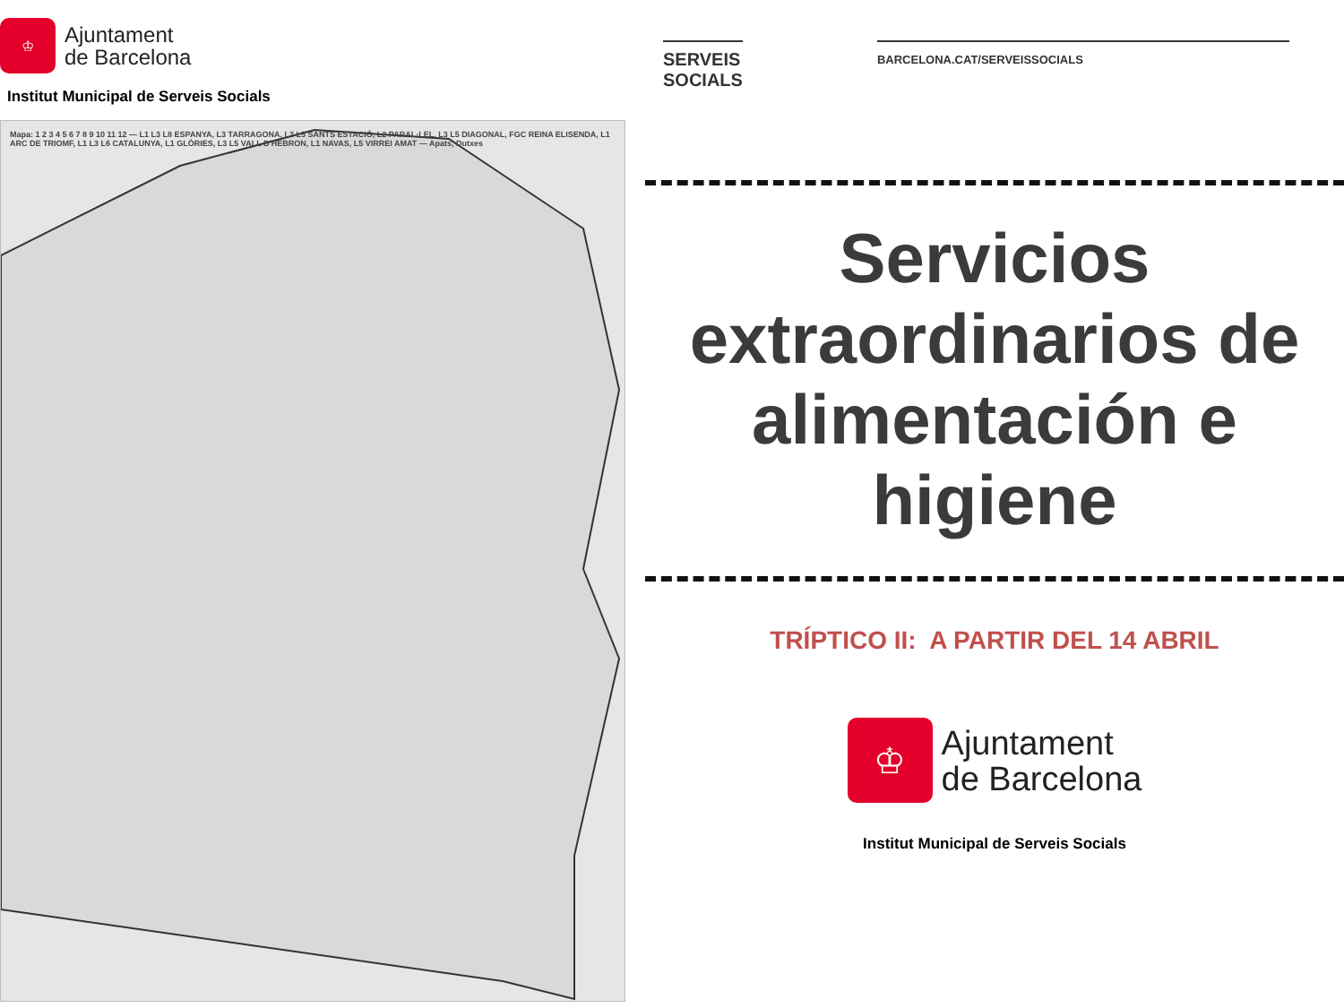♔
Ajuntament
de Barcelona
Institut Municipal de Serveis Socials
Mapa: 1 2 3 4 5 6 7 8 9 10 11 12 — L1 L3 L8 ESPANYA, L3 TARRAGONA, L3 L5 SANTS ESTACIÓ, L2 PARAL·LEL, L3 L5 DIAGONAL, FGC REINA ELISENDA, L1 ARC DE TRIOMF, L1 L3 L6 CATALUNYA, L1 GLÒRIES, L3 L5 VALL D'HEBRON, L1 NAVAS, L5 VIRREI AMAT — Apats, Dutxes
SERVEIS
SOCIALS
BARCELONA.CAT/SERVEISSOCIALS
Servicios extraordinarios de alimentación e higiene
TRÍPTICO II: A PARTIR DEL 14 ABRIL
♔
Ajuntament
de Barcelona
Institut Municipal de Serveis Socials